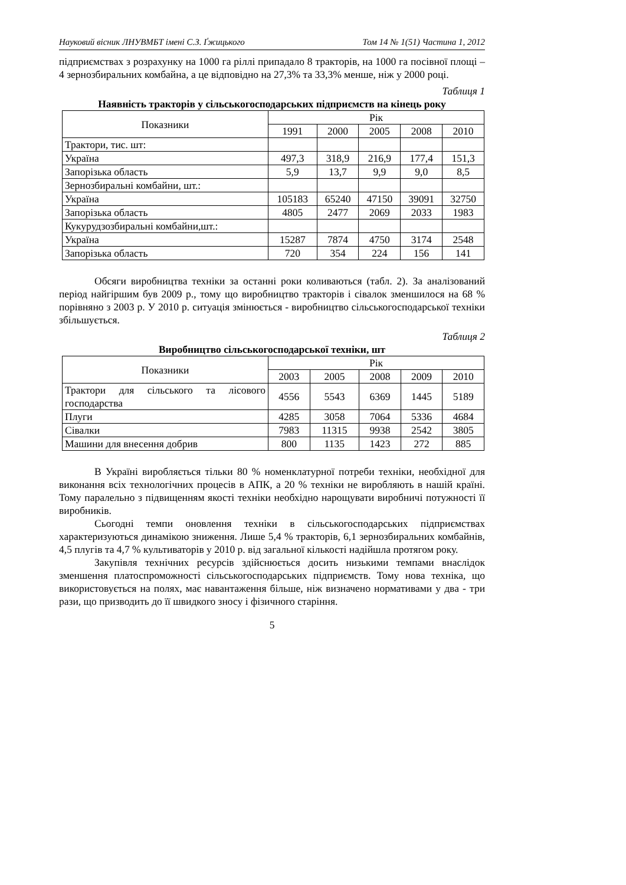Науковий вісник ЛНУВМБТ імені С.З. Ґжицького Том 14 № 1(51) Частина 1, 2012
підприємствах з розрахунку на 1000 га ріллі припадало 8 тракторів, на 1000 га посівної площі – 4 зернозбиральних комбайна, а це відповідно на 27,3% та 33,3% менше, ніж у 2000 році.
Таблиця 1
Наявність тракторів у сільськогосподарських підприємств на кінець року
| Показники | Рік | | | | |
| --- | --- | --- | --- | --- | --- |
| | 1991 | 2000 | 2005 | 2008 | 2010 |
| Трактори, тис. шт: | | | | | |
| Україна | 497,3 | 318,9 | 216,9 | 177,4 | 151,3 |
| Запорізька область | 5,9 | 13,7 | 9,9 | 9,0 | 8,5 |
| Зернозбиральні комбайни, шт.: | | | | | |
| Україна | 105183 | 65240 | 47150 | 39091 | 32750 |
| Запорізька область | 4805 | 2477 | 2069 | 2033 | 1983 |
| Кукурудзозбиральні комбайни,шт.: | | | | | |
| Україна | 15287 | 7874 | 4750 | 3174 | 2548 |
| Запорізька область | 720 | 354 | 224 | 156 | 141 |
Обсяги виробництва техніки за останні роки коливаються (табл. 2). За аналізований період найгіршим був 2009 р., тому що виробництво тракторів і сівалок зменшилося на 68 % порівняно з 2003 р. У 2010 р. ситуація змінюється - виробництво сільськогосподарської техніки збільшується.
Таблиця 2
Виробництво сільськогосподарської техніки, шт
| Показники | Рік | | | | |
| --- | --- | --- | --- | --- | --- |
| | 2003 | 2005 | 2008 | 2009 | 2010 |
| Трактори для сільського та лісового господарства | 4556 | 5543 | 6369 | 1445 | 5189 |
| Плуги | 4285 | 3058 | 7064 | 5336 | 4684 |
| Сівалки | 7983 | 11315 | 9938 | 2542 | 3805 |
| Машини для внесення добрив | 800 | 1135 | 1423 | 272 | 885 |
В Україні виробляється тільки 80 % номенклатурної потреби техніки, необхідної для виконання всіх технологічних процесів в АПК, а 20 % техніки не виробляють в нашій країні. Тому паралельно з підвищенням якості техніки необхідно нарощувати виробничі потужності її виробників.
Сьогодні темпи оновлення техніки в сільськогосподарських підприємствах характеризуються динамікою зниження. Лише 5,4 % тракторів, 6,1 зернозбиральних комбайнів, 4,5 плугів та 4,7 % культиваторів у 2010 р. від загальної кількості надійшла протягом року.
Закупівля технічних ресурсів здійснюється досить низькими темпами внаслідок зменшення платоспроможності сільськогосподарських підприємств. Тому нова техніка, що використовується на полях, має навантаження більше, ніж визначено нормативами у два - три рази, що призводить до її швидкого зносу і фізичного старіння.
5